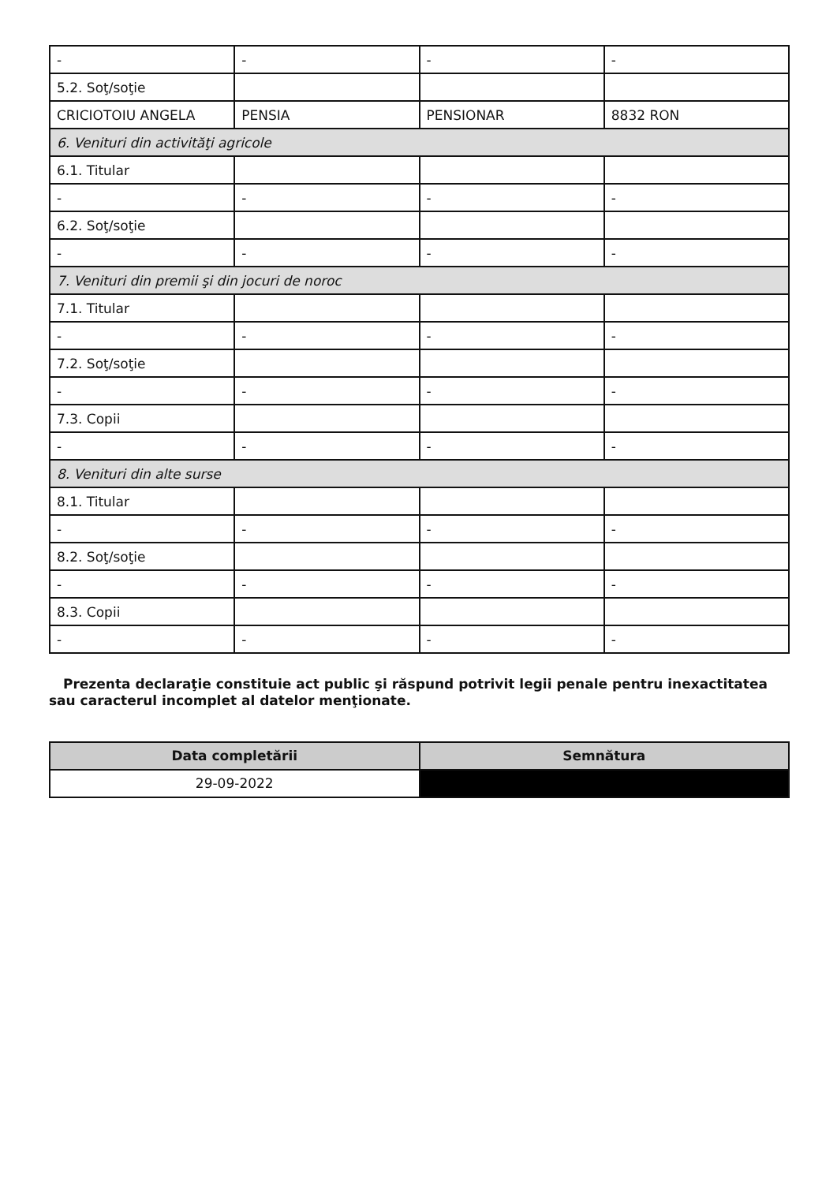| - | - | - | - |
| 5.2. Soţ/soţie | | | |
| CRICIOTOIU ANGELA | PENSIA | PENSIONAR | 8832 RON |
| 6. Venituri din activităţi agricole | | | |
| 6.1. Titular | | | |
| - | - | - | - |
| 6.2. Soţ/soţie | | | |
| - | - | - | - |
| 7. Venituri din premii şi din jocuri de noroc | | | |
| 7.1. Titular | | | |
| - | - | - | - |
| 7.2. Soţ/soţie | | | |
| - | - | - | - |
| 7.3. Copii | | | |
| - | - | - | - |
| 8. Venituri din alte surse | | | |
| 8.1. Titular | | | |
| - | - | - | - |
| 8.2. Soţ/soţie | | | |
| - | - | - | - |
| 8.3. Copii | | | |
| - | - | - | - |
Prezenta declaraţie constituie act public şi răspund potrivit legii penale pentru inexactitatea sau caracterul incomplet al datelor menţionate.
| Data completării | Semnătura |
| --- | --- |
| 29-09-2022 | |